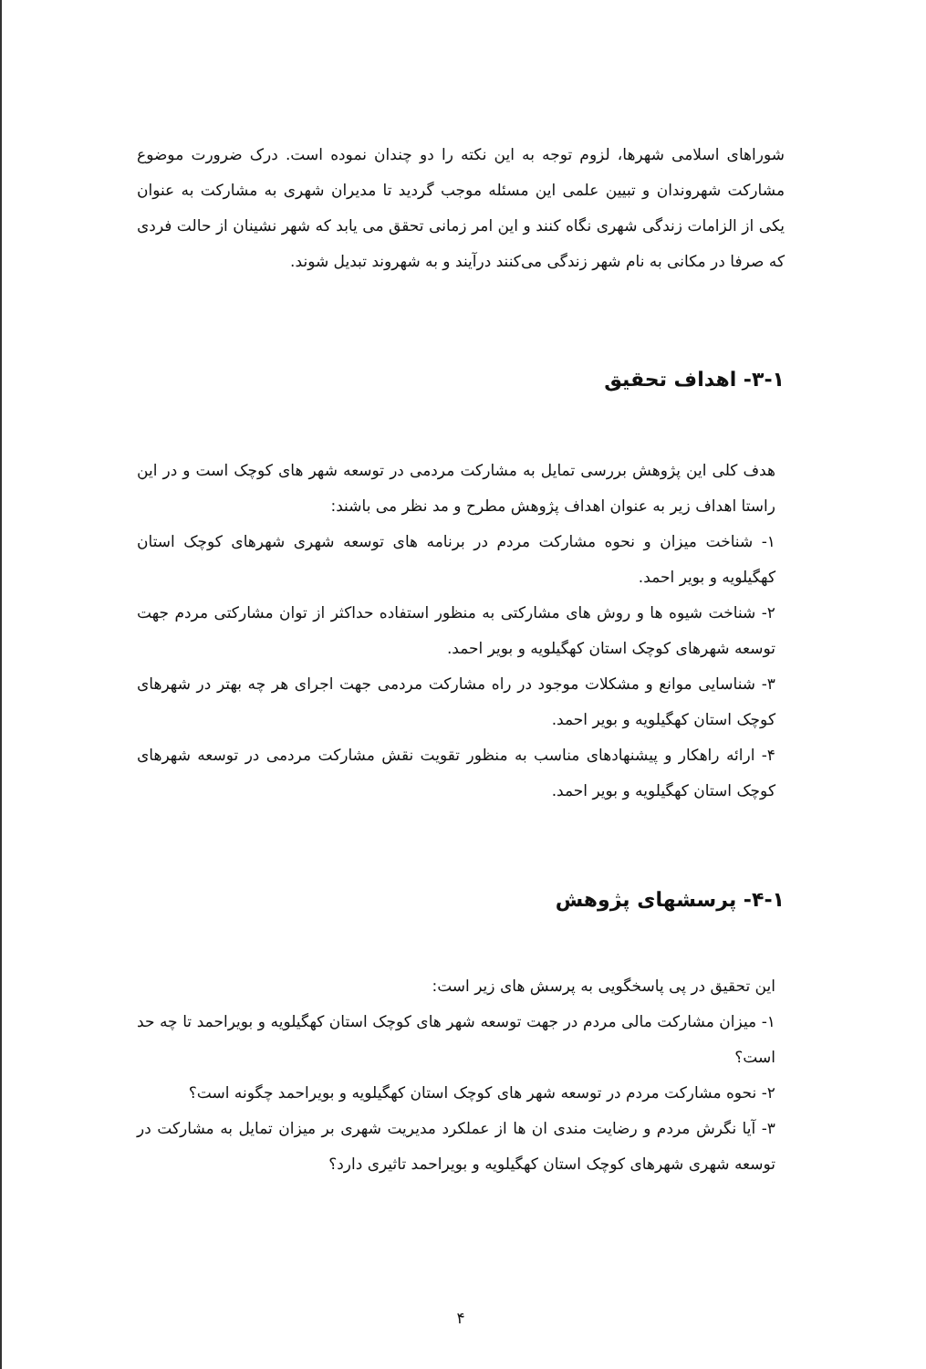شوراهای اسلامی شهرها، لزوم توجه به این نکته را دو چندان نموده است. درک ضرورت موضوع مشارکت شهروندان و تبیین علمی این مسئله موجب گردید تا مدیران شهری به مشارکت به عنوان یکی از الزامات زندگی شهری نگاه کنند و این امر زمانی تحقق می یابد که شهر نشینان از حالت فردی که صرفا در مکانی به نام شهر زندگی می‌کنند درآیند و به شهروند تبدیل شوند.
۳-۱- اهداف تحقیق
هدف کلی این پژوهش بررسی تمایل به مشارکت مردمی در توسعه شهر های کوچک است و در این راستا اهداف زیر به عنوان اهداف پژوهش مطرح و مد نظر می باشند:
۱- شناخت میزان و نحوه مشارکت مردم در برنامه های توسعه شهری شهرهای کوچک استان کهگیلویه و بویر احمد.
۲- شناخت شیوه ها و روش های مشارکتی به منظور استفاده حداکثر از توان مشارکتی مردم جهت توسعه شهرهای کوچک استان کهگیلویه و بویر احمد.
۳- شناسایی موانع و مشکلات موجود در راه مشارکت مردمی جهت اجرای هر چه بهتر در شهرهای کوچک استان کهگیلویه و بویر احمد.
۴- ارائه راهکار و پیشنهادهای مناسب به منظور تقویت نقش مشارکت مردمی در توسعه شهرهای کوچک استان کهگیلویه و بویر احمد.
۴-۱- پرسشهای پژوهش
این تحقیق در پی پاسخگویی به پرسش های زیر است:
۱- میزان مشارکت مالی مردم در جهت توسعه شهر های کوچک استان کهگیلویه و بویراحمد تا چه حد است؟
۲- نحوه مشارکت مردم در توسعه شهر های کوچک استان کهگیلویه و بویراحمد چگونه است؟
۳- آیا نگرش مردم و رضایت مندی ان ها از عملکرد مدیریت شهری بر میزان تمایل به مشارکت در توسعه شهری شهرهای کوچک استان کهگیلویه و بویراحمد تاثیری دارد؟
۴